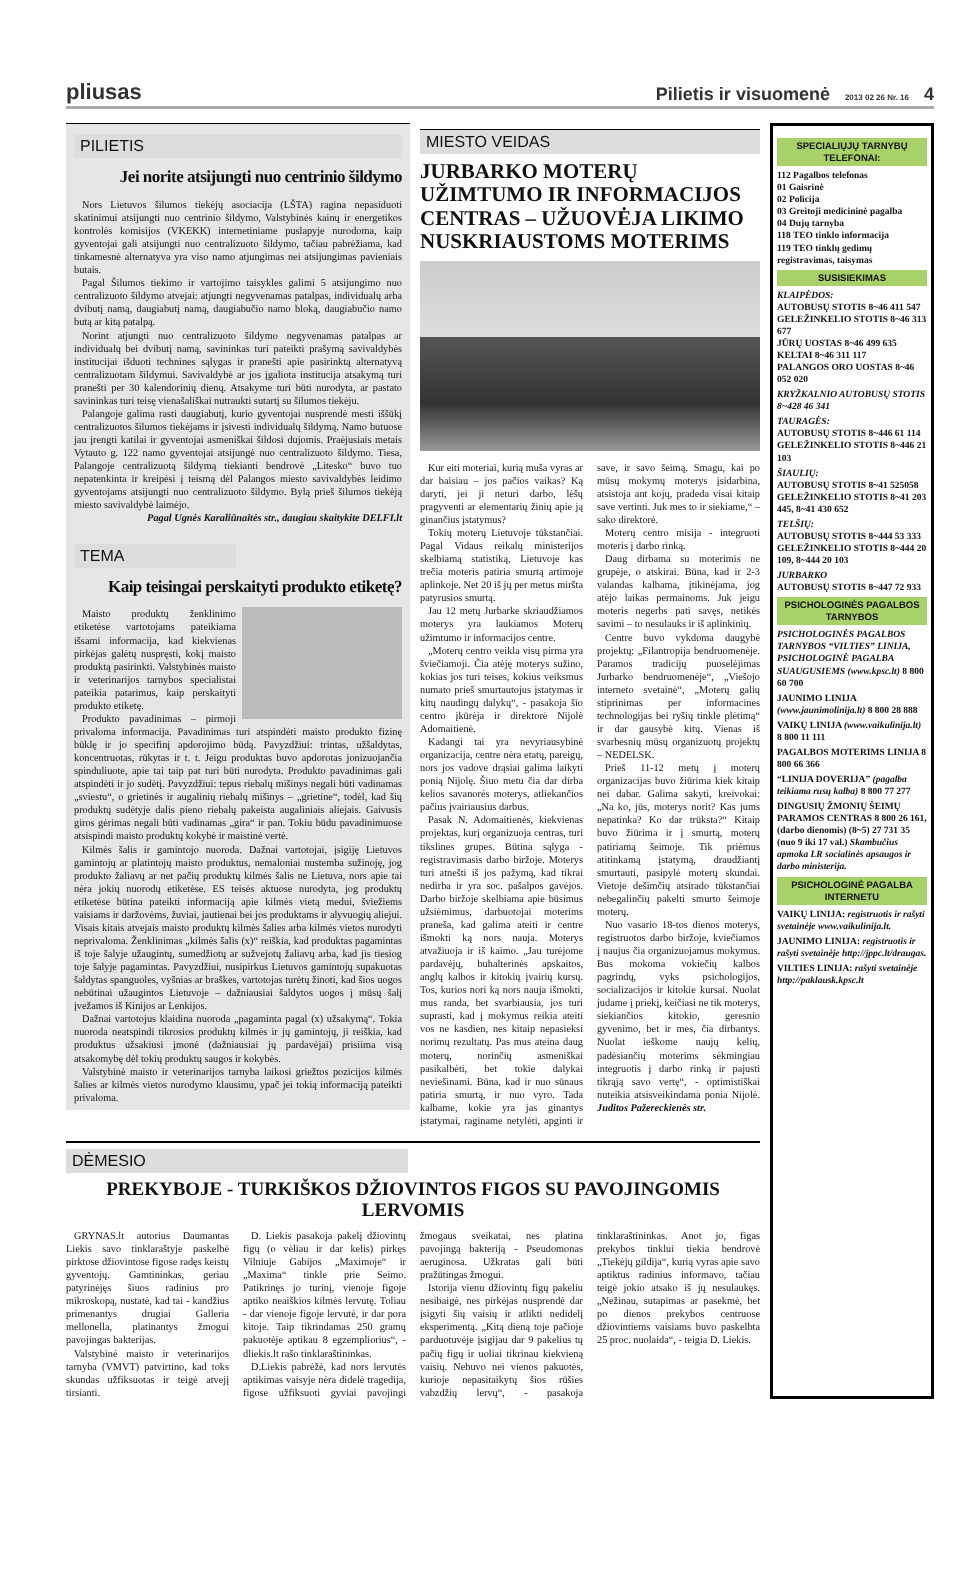pliusas Pilietis ir visuomenė 2013 02 26 Nr. 16 4
PILIETIS
Jei norite atsijungti nuo centrinio šildymo
Nors Lietuvos šilumos tiekėjų asociacija (LŠTA) ragina nepasiduoti skatinimui atsijungti nuo centrinio šildymo, Valstybinės kainų ir energetikos kontrolės komisijos (VKEKK) internetiniame puslapyje nurodoma, kaip gyventojai gali atsijungti nuo centralizuoto šildymo, tačiau pabrėžiama, kad tinkamesnė alternatyva yra viso namo atjungimas nei atsijungimas pavieniais butais.
Pagal Šilumos tiekimo ir vartojimo taisykles galimi 5 atsijungimo nuo centralizuoto šildymo atvejai: atjungti negyvenamas patalpas, individualų arba dvibutį namą, daugiabutį namą, daugiabučio namo bloką, daugiabučio namo butą ar kitą patalpą.
Norint atjungti nuo centralizuoto šildymo negyvenamas patalpas ar individualų bei dvibutį namą, savininkas turi pateikti prašymą savivaldybės institucijai išduoti technines sąlygas ir pranešti apie pasirinktą alternatyvą centralizuotam šildymui. Savivaldybė ar jos įgaliota institucija atsakymą turi pranešti per 30 kalendorinių dienų. Atsakyme turi būti nurodyta, ar pastato savininkas turi teisę vienašališkai nutraukti sutartį su šilumos tiekėju.
Palangoje galima rasti daugiabutį, kurio gyventojai nusprendė mesti iššūkį centralizuotos šilumos tiekėjams ir įsivesti individualų šildymą. Namo butuose jau įrengti katilai ir gyventojai asmeniškai šildosi dujomis. Praėjusiais metais Vytauto g. 122 namo gyventojai atsijungė nuo centralizuoto šildymo. Tiesa, Palangoje centralizuotą šildymą tiekianti bendrovė „Litesko“ buvo tuo nepatenkinta ir kreipėsi į teismą dėl Palangos miesto savivaldybės leidimo gyventojams atsijungti nuo centralizuoto šildymo. Bylą prieš šilumos tiekėją miesto savivaldybė laimėjo.
Pagal Ugnės Karaliūnaitės str., daugiau skaitykite DELFI.lt
TEMA
Kaip teisingai perskaityti produkto etiketę?
Maisto produktų ženklinimo etiketėse vartotojams pateikiama išsami informacija, kad kiekvienas pirkėjas galėtų nuspręsti, kokį maisto produktą pasirinkti. Valstybinės maisto ir veterinarijos tarnybos specialistai pateikia patarimus, kaip perskaityti produkto etiketę.
Produkto pavadinimas – pirmoji privaloma informacija. Pavadinimas turi atspindėti maisto produkto fizinę būklę ir jo specifinį apdorojimo būdą. Pavyzdžiui: trintas, užšaldytas, koncentruotas, rūkytas ir t. t. Jeigu produktas buvo apdorotas jonizuojančia spinduliuote, apie tai taip pat turi būti nurodyta. Produkto pavadinimas gali atspindėti ir jo sudėtį. Pavyzdžiui: tepus riebalų mišinys negali būti vadinamas „sviestu“, o grietinės ir augalinių riebalų mišinys – „grietine“, todėl, kad šių produktų sudėtyje dalis pieno riebalų pakeista augaliniais aliejais. Gaivusis giros gėrimas negali būti vadinamas „gira“ ir pan. Tokiu būdu pavadinimuose atsispindi maisto produktų kokybė ir maistinė vertė.
Kilmės šalis ir gamintojo nuoroda. Dažnai vartotojai, įsigiję Lietuvos gamintojų ar platintojų maisto produktus, nemaloniai nustemba sužinoję, jog produkto žaliavų ar net pačių produktų kilmės šalis ne Lietuva, nors apie tai nėra jokių nuorodų etiketėse. ES teisės aktuose nurodyta, jog produktų etiketėse būtina pateikti informaciją apie kilmės vietą medui, šviežiems vaisiams ir daržovėms, žuviai, jautienai bei jos produktams ir alyvuogių aliejui. Visais kitais atvejais maisto produktų kilmės šalies arba kilmės vietos nurodyti neprivaloma. Ženklinimas „kilmės šalis (x)“ reiškia, kad produktas pagamintas iš toje šalyje užaugintų, sumedžiotų ar sužvejotų žaliavų arba, kad jis tiesiog toje šalyje pagamintas. Pavyzdžiui, nusipirkus Lietuvos gamintojų supakuotas šaldytas spanguoles, vyšnias ar braškes, vartotojas turėtų žinoti, kad šios uogos nebūtinai užaugintos Lietuvoje – dažniausiai šaldytos uogos į mūsų šalį įvežamos iš Kinijos ar Lenkijos.
Dažnai vartotojus klaidina nuoroda „pagaminta pagal (x) užsakymą“. Tokia nuoroda neatspindi tikrosios produktų kilmės ir jų gamintojų, ji reiškia, kad produktus užsakiusi įmonė (dažniausiai jų pardavėjai) prisiima visą atsakomybę dėl tokių produktų saugos ir kokybės.
Valstybinė maisto ir veterinarijos tarnyba laikosi griežtos pozicijos kilmės šalies ar kilmės vietos nurodymo klausimu, ypač jei tokią informaciją pateikti privaloma.
MIESTO VEIDAS
JURBARKO MOTERŲ UŽIMTUMO IR INFORMACIJOS CENTRAS – UŽUOVĖJA LIKIMO NUSKRIAUSTOMS MOTERIMS
Kur eiti moteriai, kurią muša vyras ar dar baisiau – jos pačios vaikas? Ką daryti, jei ji neturi darbo, lėšų pragyventi ar elementarių žinių apie ją ginančius įstatymus?
Tokių moterų Lietuvoje tūkstančiai. Pagal Vidaus reikalų ministerijos skelbiamą statistiką, Lietuvoje kas trečia moteris patiria smurtą artimoje aplinkoje. Net 20 iš jų per metus miršta patyrusios smurtą.
Jau 12 metų Jurbarke skriaudžiamos moterys yra laukiamos Moterų užimtumo ir informacijos centre.
„Moterų centro veikla visų pirma yra šviečiamoji. Čia atėję moterys sužino, kokias jos turi teises, kokius veiksmus numato prieš smurtautojus įstatymas ir kitų naudingų dalykų“, - pasakoja šio centro įkūrėja ir direktorė Nijolė Adomaitienė.
Kadangi tai yra nevyriausybinė organizacija, centre nėra etatų, pareigų, nors jos vadove drąsiai galima laikyti ponią Nijolę. Šiuo metu čia dar dirba kelios savanorės moterys, atliekančios pačius įvairiausius darbus.
Pasak N. Adomaitienės, kiekvienas projektas, kurį organizuoja centras, turi tikslines grupes. Būtina sąlyga - registravimasis darbo biržoje. Moterys turi atnešti iš jos pažymą, kad tikrai nedirba ir yra soc. pašalpos gavėjos. Darbo biržoje skelbiama apie būsimus užsiėmimus, darbuotojai moterims praneša, kad galima ateiti ir centre išmokti ką nors nauja. Moterys atvažiuoja ir iš kaimo. „Jau turėjome pardavėjų, buhalterinės apskaitos, anglų kalbos ir kitokių įvairių kursų. Tos, kurios nori ką nors nauja išmokti, mus randa, bet svarbiausia, jos turi suprasti, kad į mokymus reikia ateiti vos ne kasdien, nes kitaip nepasieksi norimų rezultatų. Pas mus ateina daug moterų, norinčių asmeniškai pasikalbėti, bet tokie dalykai neviešinami. Būna, kad ir nuo sūnaus patiria smurtą, ir nuo vyro. Tada kalbame, kokie yra jas ginantys įstatymai, raginame netylėti, apginti ir save, ir savo šeimą. Smagu, kai po mūsų mokymų moterys įsidarbina, atsistoja ant kojų, pradeda visai kitaip save vertinti. Juk mes to ir siekiame,“ – sako direktorė.
Moterų centro misija - integruoti moteris į darbo rinką.
Daug dirbama su moterimis ne grupėje, o atskirai. Būna, kad ir 2-3 valandas kalbama, įtikinėjama, jog atėjo laikas permainoms. Juk jeigu moteris negerbs pati savęs, netikės savimi – to nesulauks ir iš aplinkinių.
Centre buvo vykdoma daugybė projektų: „Filantropija bendruomenėje. Paramos tradicijų puoselėjimas Jurbarko bendruomenėje“, „Viešojo interneto svetainė“, „Moterų galių stiprinimas per informacines technologijas bei ryšių tinkle plėtimą“ ir dar gausybė kitų. Vienas iš svarbesnių mūsų organizuotų projektų – NEDELSK.
Prieš 11-12 metų į moterų organizacijas buvo žiūrima kiek kitaip nei dabar. Galima sakyti, kreivokai: „Na ko, jūs, moterys norit? Kas jums nepatinka? Ko dar trūksta?“ Kitaip buvo žiūrima ir į smurtą, moterų patiriamą šeimoje. Tik priėmus atitinkamą įstatymą, draudžiantį smurtauti, pasipylė moterų skundai. Vietoje dešimčių atsirado tūkstančiai nebegalinčių pakelti smurto šeimoje moterų.
Nuo vasario 18-tos dienos moterys, registruotos darbo biržoje, kviečiamos į naujus čia organizuojamus mokymus. Bus mokoma vokiečių kalbos pagrindų, vyks psichologijos, socializacijos ir kitokie kursai. Nuolat judame į priekį, keičiasi ne tik moterys, siekiančios kitokio, geresnio gyvenimo, bet ir mes, čia dirbantys. Nuolat ieškome naujų kelių, padėsiančių moterims sėkmingiau integruotis į darbo rinką ir pajusti tikrąją savo vertę“, - optimistiškai nuteikia atsisveikindama ponia Nijolė. Juditos Pažereckienės str.
DĖMESIO
PREKYBOJE - TURKIŠKOS DŽIOVINTOS FIGOS SU PAVOJINGOMIS LERVOMIS
GRYNAS.lt autorius Daumantas Liekis savo tinklaraštyje paskelbė pirktose džiovintose figose radęs keistų gyventojų. Gamtininkas, geriau patyrinėjęs šiuos radinius pro mikroskopą, nustatė, kad tai - kandžius primenantys drugiai Galleria mellonella, platinantys žmogui pavojingas bakterijas.
Valstybinė maisto ir veterinarijos tarnyba (VMVT) patvirtino, kad toks skundas užfiksuotas ir teigė atvejį tirsianti.
D. Liekis pasakoja pakelį džiovintų figų (o vėliau ir dar kelis) pirkęs Vilniuje Gabijos „Maximoje“ ir „Maxima“ tinkle prie Seimo. Patikrinęs jo turinį, vienoje figoje aptiko neaiškios kilmės lervutę. Toliau - dar vienoje figoje lervutė, ir dar pora kitoje. Taip tikrindamas 250 gramų pakuotėje aptikau 8 egzempliorius“, - dliekis.lt rašo tinklaraštininkas.
D.Liekis pabrėžė, kad nors lervutės aptikimas vaisyje nėra didelė tragedija, figose užfiksuoti gyviai pavojingi žmogaus sveikatai, nes platina pavojingą bakteriją - Pseudomonas aeruginosa. Užkratas gali būti pražūtingas žmogui.
Istorija vienu džiovintų figų pakeliu nesibaigė, nes pirkėjas nusprendė dar įsigyti šių vaisių ir atlikti nedidelį eksperimentą. „Kitą dieną toje pačioje parduotuvėje įsigijau dar 9 pakelius tų pačių figų ir uoliai tikrinau kiekvieną vaisių. Nebuvo nei vienos pakuotės, kurioje nepasitaikytų šios rūšies vabzdžių lervų“, - pasakoja tinklaraštininkas. Anot jo, figas prekybos tinklui tiekia bendrovė „Tiekėjų gildija“, kurią vyras apie savo aptiktus radinius informavo, tačiau teigė jokio atsako iš jų nesulaukęs. „Nežinau, sutapimas ar pasekmė, bet po dienos prekybos centruose džiovintiems vaisiams buvo paskelbta 25 proc. nuolaida“, - teigia D. Liekis.
SPECIALIŲJŲ TARNYBŲ TELEFONAI:
112 Pagalbos telefonas
01 Gaisrinė
02 Policija
03 Greitoji medicininė pagalba
04 Dujų tarnyba
118 TEO tinklo informacija
119 TEO tinklų gedimų registravimas, taisymas
SUSISIEKIMAS
KLAIPĖDOS:
AUTOBUSŲ STOTIS 8~46 411 547
GELEŽINKELIO STOTIS 8~46 313 677
JŪRŲ UOSTAS 8~46 499 635
KELTAI 8~46 311 117
PALANGOS ORO UOSTAS 8~46 052 020
KRYŽKALNIO AUTOBUSŲ STOTIS 8~428 46 341
TAURAGĖS:
AUTOBUSŲ STOTIS 8~446 61 114
GELEŽINKELIO STOTIS 8~446 21 103
ŠIAULIŲ:
AUTOBUSŲ STOTIS 8~41 525058
GELEŽINKELIO STOTIS 8~41 203 445, 8~41 430 652
TELŠIŲ:
AUTOBUSŲ STOTIS 8~444 53 333
GELEŽINKELIO STOTIS 8~444 20 109, 8~444 20 103
JURBARKO
AUTOBUSŲ STOTIS 8~447 72 933
PSICHOLOGINĖS PAGALBOS TARNYBOS
PSICHOLOGINĖS PAGALBOS TARNYBOS “VILTIES” LINIJA, PSICHOLOGINĖ PAGALBA SUAUGUSIEMS (www.kpsc.lt) 8 800 60 700
JAUNIMO LINIJA (www.jaunimolinija.lt) 8 800 28 888
VAIKŲ LINIJA (www.vaikulinija.lt) 8 800 11 111
PAGALBOS MOTERIMS LINIJA 8 800 66 366
“LINIJA DOVERIJA” (pagalba teikiama rusų kalba) 8 800 77 277
DINGUSIŲ ŽMONIŲ ŠEIMŲ PARAMOS CENTRAS 8 800 26 161, (darbo dienomis) (8~5) 27 731 35 (nuo 9 iki 17 val.) Skambučius apmoka LR socialinės apsaugos ir darbo ministerija.
PSICHOLOGINĖ PAGALBA INTERNETU
VAIKŲ LINIJA: registruotis ir rašyti svetainėje www.vaikulinija.lt.
JAUNIMO LINIJA: registruotis ir rašyti svetainėje http://jppc.lt/draugas.
VILTIES LINIJA: rašyti svetainėje http://paklausk.kpsc.lt